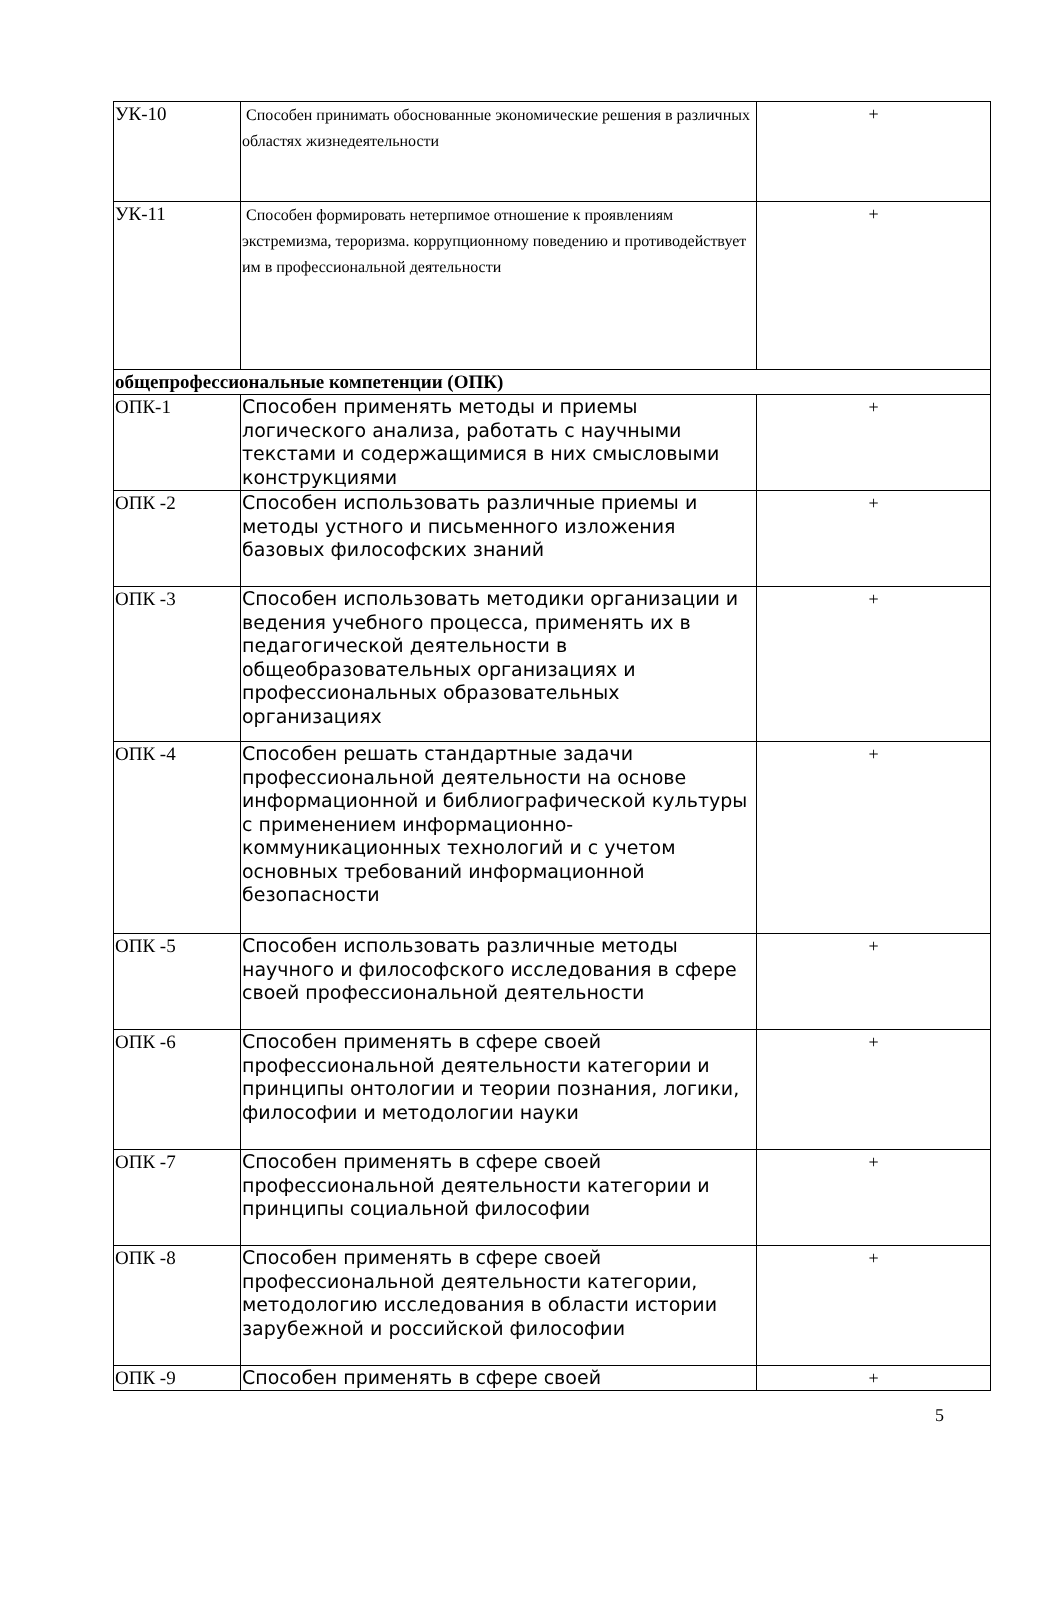| УК-10 | Способен принимать обоснованные экономические решения в различных областях жизнедеятельности | + |
| УК-11 | Способен формировать нетерпимое отношение к проявлениям экстремизма, тероризма. коррупционному поведению и противодействует им в профессиональной деятельности | + |
| общепрофессиональные компетенции (ОПК) | | |
| ОПК-1 | Способен применять методы и приемы логического анализа, работать с научными текстами и содержащимися в них смысловыми конструкциями | + |
| ОПК -2 | Способен использовать различные приемы и методы устного и письменного изложения базовых философских знаний | + |
| ОПК -3 | Способен использовать методики организации и ведения учебного процесса, применять их в педагогической деятельности в общеобразовательных организациях и профессиональных образовательных организациях | + |
| ОПК -4 | Способен решать стандартные задачи профессиональной деятельности на основе информационной и библиографической культуры с применением информационно-коммуникационных технологий и с учетом основных требований информационной безопасности | + |
| ОПК -5 | Способен использовать различные методы научного и философского исследования в сфере своей профессиональной деятельности | + |
| ОПК -6 | Способен применять в сфере своей профессиональной деятельности категории и принципы онтологии и теории познания, логики, философии и методологии науки | + |
| ОПК -7 | Способен применять в сфере своей профессиональной деятельности категории и принципы социальной философии | + |
| ОПК -8 | Способен применять в сфере своей профессиональной деятельности категории, методологию исследования в области истории зарубежной и российской философии | + |
| ОПК -9 | Способен применять в сфере своей | + |
5